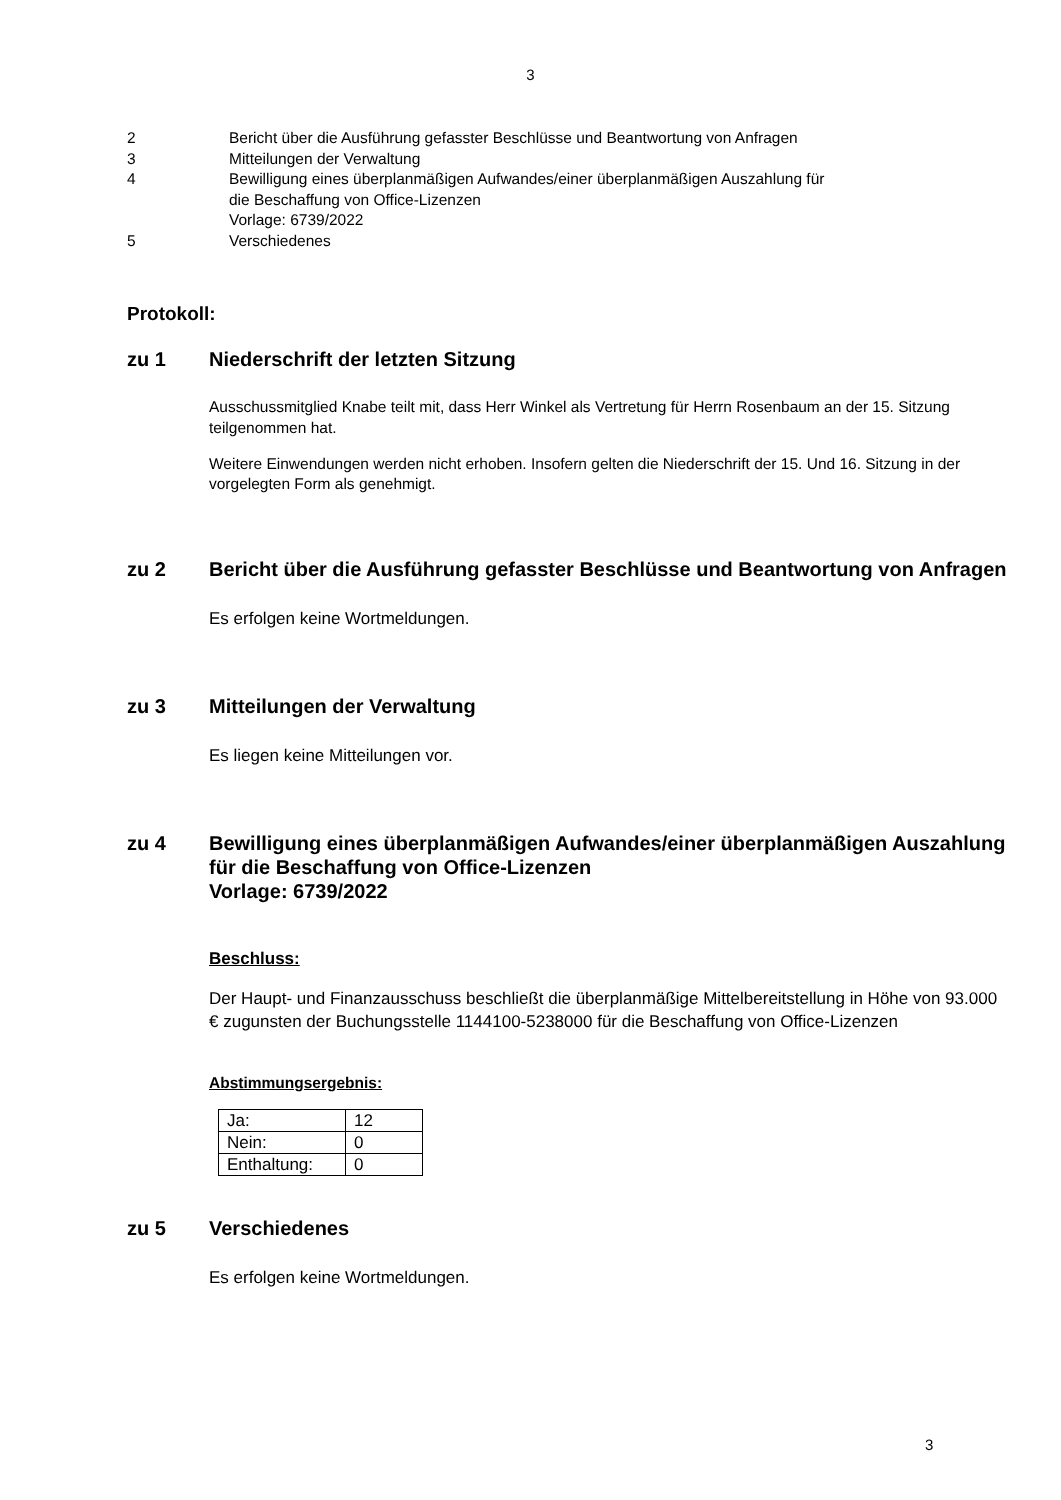3
2 Bericht über die Ausführung gefasster Beschlüsse und Beantwortung von Anfragen
3 Mitteilungen der Verwaltung
4 Bewilligung eines überplanmäßigen Aufwandes/einer überplanmäßigen Auszahlung für
die Beschaffung von Office-Lizenzen
Vorlage: 6739/2022
5 Verschiedenes
Protokoll:
zu 1 Niederschrift der letzten Sitzung
Ausschussmitglied Knabe teilt mit, dass Herr Winkel als Vertretung für Herrn Rosenbaum an der 15. Sitzung teilgenommen hat.
Weitere Einwendungen werden nicht erhoben. Insofern gelten die Niederschrift der 15. Und 16. Sitzung in der vorgelegten Form als genehmigt.
zu 2 Bericht über die Ausführung gefasster Beschlüsse und Beantwortung von Anfragen
Es erfolgen keine Wortmeldungen.
zu 3 Mitteilungen der Verwaltung
Es liegen keine Mitteilungen vor.
zu 4 Bewilligung eines überplanmäßigen Aufwandes/einer überplanmäßigen Auszahlung für die Beschaffung von Office-Lizenzen
Vorlage: 6739/2022
Beschluss:
Der Haupt- und Finanzausschuss beschließt die überplanmäßige Mittelbereitstellung in Höhe von 93.000 € zugunsten der Buchungsstelle 1144100-5238000 für die Beschaffung von Office-Lizenzen
Abstimmungsergebnis:
| Ja: | 12 |
| Nein: | 0 |
| Enthaltung: | 0 |
zu 5 Verschiedenes
Es erfolgen keine Wortmeldungen.
3